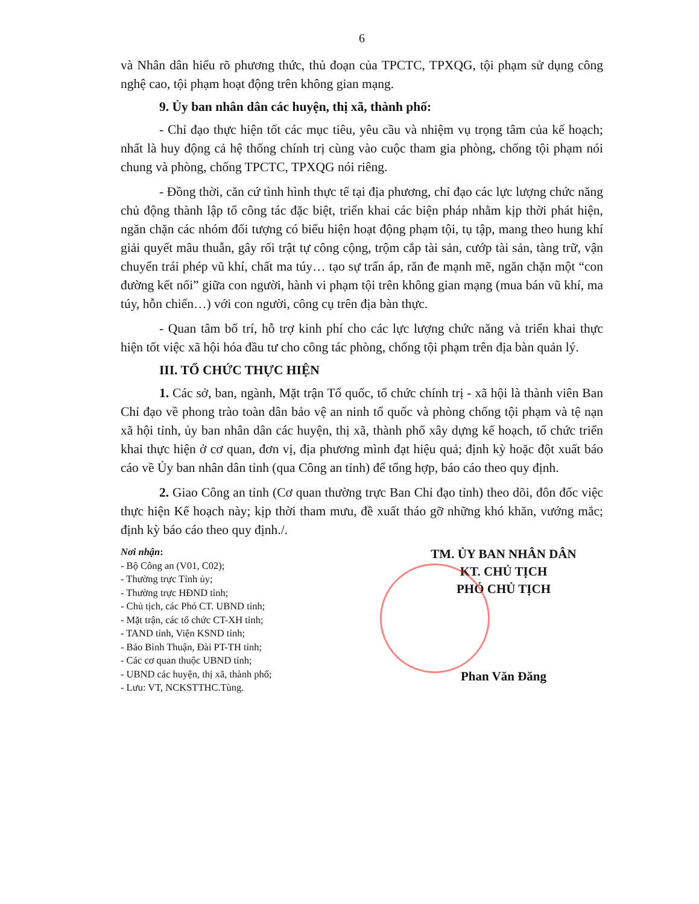6
và Nhân dân hiểu rõ phương thức, thủ đoạn của TPCTC, TPXQG, tội phạm sử dụng công nghệ cao, tội phạm hoạt động trên không gian mạng.
9. Ủy ban nhân dân các huyện, thị xã, thành phố:
- Chỉ đạo thực hiện tốt các mục tiêu, yêu cầu và nhiệm vụ trọng tâm của kế hoạch; nhất là huy động cả hệ thống chính trị cùng vào cuộc tham gia phòng, chống tội phạm nói chung và phòng, chống TPCTC, TPXQG nói riêng.
- Đồng thời, căn cứ tình hình thực tế tại địa phương, chỉ đạo các lực lượng chức năng chủ động thành lập tổ công tác đặc biệt, triển khai các biện pháp nhằm kịp thời phát hiện, ngăn chặn các nhóm đối tượng có biểu hiện hoạt động phạm tội, tụ tập, mang theo hung khí giải quyết mâu thuẫn, gây rối trật tự công cộng, trộm cắp tài sản, cướp tài sản, tàng trữ, vận chuyển trái phép vũ khí, chất ma túy… tạo sự trấn áp, răn đe mạnh mẽ, ngăn chặn một “con đường kết nối” giữa con người, hành vi phạm tội trên không gian mạng (mua bán vũ khí, ma túy, hỗn chiến…) với con người, công cụ trên địa bàn thực.
- Quan tâm bố trí, hỗ trợ kinh phí cho các lực lượng chức năng và triển khai thực hiện tốt việc xã hội hóa đầu tư cho công tác phòng, chống tội phạm trên địa bàn quản lý.
III. TỔ CHỨC THỰC HIỆN
1. Các sở, ban, ngành, Mặt trận Tổ quốc, tổ chức chính trị - xã hội là thành viên Ban Chỉ đạo về phong trào toàn dân bảo vệ an ninh tổ quốc và phòng chống tội phạm và tệ nạn xã hội tỉnh, ủy ban nhân dân các huyện, thị xã, thành phố xây dựng kế hoạch, tổ chức triển khai thực hiện ở cơ quan, đơn vị, địa phương mình đạt hiệu quả; định kỳ hoặc đột xuất báo cáo về Ủy ban nhân dân tỉnh (qua Công an tỉnh) để tổng hợp, báo cáo theo quy định.
2. Giao Công an tỉnh (Cơ quan thường trực Ban Chỉ đạo tỉnh) theo dõi, đôn đốc việc thực hiện Kế hoạch này; kịp thời tham mưu, đề xuất tháo gỡ những khó khăn, vướng mắc; định kỳ báo cáo theo quy định./.
Nơi nhận:
- Bộ Công an (V01, C02);
- Thường trực Tỉnh ủy;
- Thường trực HĐND tỉnh;
- Chủ tịch, các Phó CT. UBND tỉnh;
- Mặt trận, các tổ chức CT-XH tỉnh;
- TAND tỉnh, Viện KSND tỉnh;
- Báo Bình Thuận, Đài PT-TH tỉnh;
- Các cơ quan thuộc UBND tỉnh;
- UBND các huyện, thị xã, thành phố;
- Lưu: VT, NCKSTTHC.Tùng.
TM. ỦY BAN NHÂN DÂN
KT. CHỦ TỊCH
PHÓ CHỦ TỊCH
Phan Văn Đăng